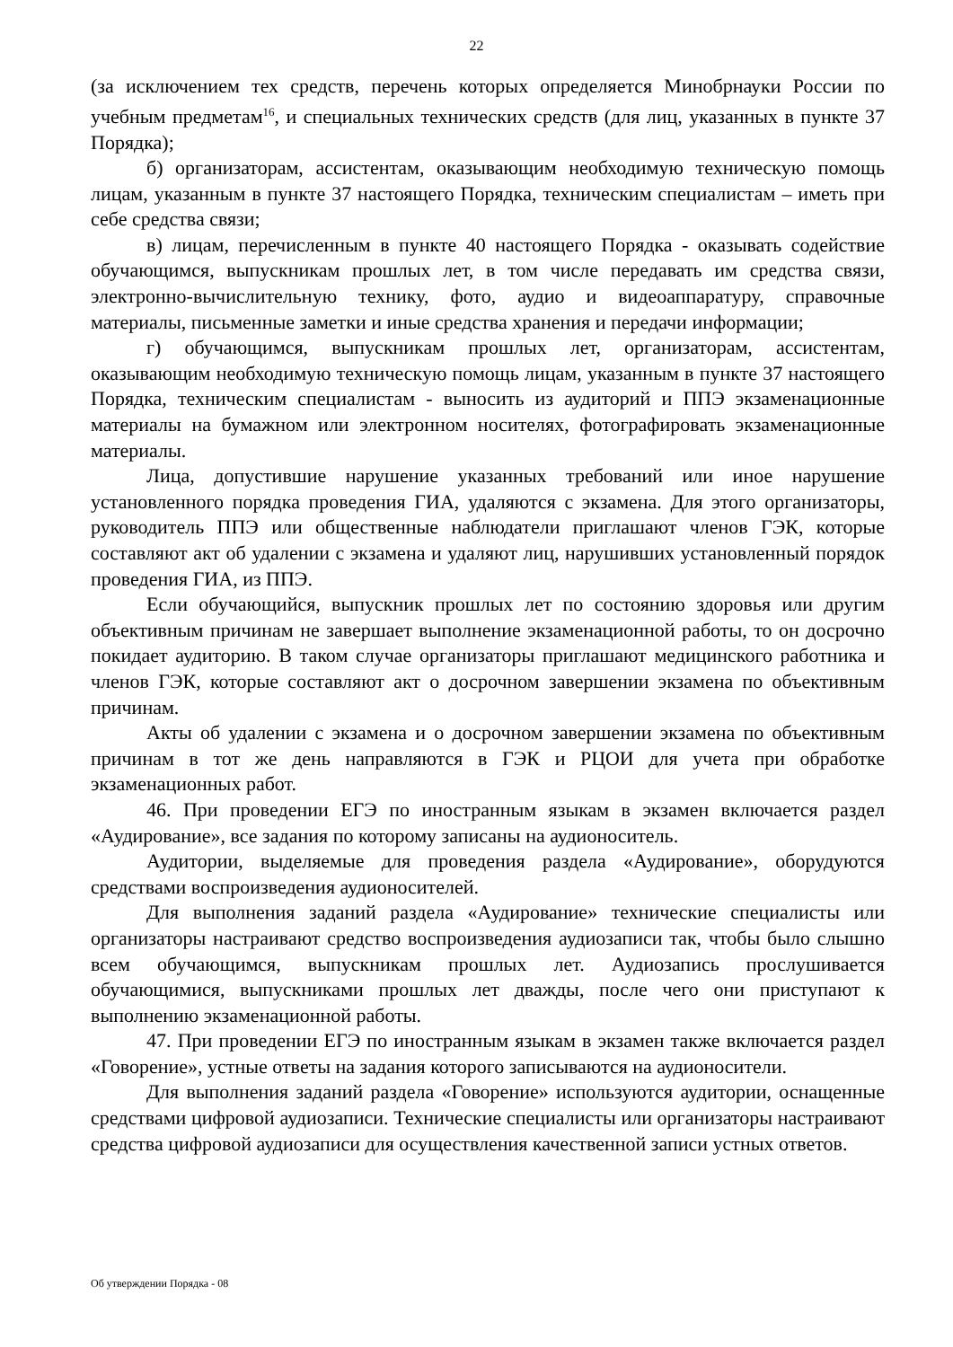22
(за исключением тех средств, перечень которых определяется Минобрнауки России по учебным предметам<sup>16</sup>, и специальных технических средств (для лиц, указанных в пункте 37 Порядка);
б) организаторам, ассистентам, оказывающим необходимую техническую помощь лицам, указанным в пункте 37 настоящего Порядка, техническим специалистам – иметь при себе средства связи;
в) лицам, перечисленным в пункте 40 настоящего Порядка - оказывать содействие обучающимся, выпускникам прошлых лет, в том числе передавать им средства связи, электронно-вычислительную технику, фото, аудио и видеоаппаратуру, справочные материалы, письменные заметки и иные средства хранения и передачи информации;
г) обучающимся, выпускникам прошлых лет, организаторам, ассистентам, оказывающим необходимую техническую помощь лицам, указанным в пункте 37 настоящего Порядка, техническим специалистам - выносить из аудиторий и ППЭ экзаменационные материалы на бумажном или электронном носителях, фотографировать экзаменационные материалы.
Лица, допустившие нарушение указанных требований или иное нарушение установленного порядка проведения ГИА, удаляются с экзамена. Для этого организаторы, руководитель ППЭ или общественные наблюдатели приглашают членов ГЭК, которые составляют акт об удалении с экзамена и удаляют лиц, нарушивших установленный порядок проведения ГИА, из ППЭ.
Если обучающийся, выпускник прошлых лет по состоянию здоровья или другим объективным причинам не завершает выполнение экзаменационной работы, то он досрочно покидает аудиторию. В таком случае организаторы приглашают медицинского работника и членов ГЭК, которые составляют акт о досрочном завершении экзамена по объективным причинам.
Акты об удалении с экзамена и о досрочном завершении экзамена по объективным причинам в тот же день направляются в ГЭК и РЦОИ для учета при обработке экзаменационных работ.
46. При проведении ЕГЭ по иностранным языкам в экзамен включается раздел «Аудирование», все задания по которому записаны на аудионоситель.
Аудитории, выделяемые для проведения раздела «Аудирование», оборудуются средствами воспроизведения аудионосителей.
Для выполнения заданий раздела «Аудирование» технические специалисты или организаторы настраивают средство воспроизведения аудиозаписи так, чтобы было слышно всем обучающимся, выпускникам прошлых лет. Аудиозапись прослушивается обучающимися, выпускниками прошлых лет дважды, после чего они приступают к выполнению экзаменационной работы.
47. При проведении ЕГЭ по иностранным языкам в экзамен также включается раздел «Говорение», устные ответы на задания которого записываются на аудионосители.
Для выполнения заданий раздела «Говорение» используются аудитории, оснащенные средствами цифровой аудиозаписи. Технические специалисты или организаторы настраивают средства цифровой аудиозаписи для осуществления качественной записи устных ответов.
Об утверждении Порядка - 08